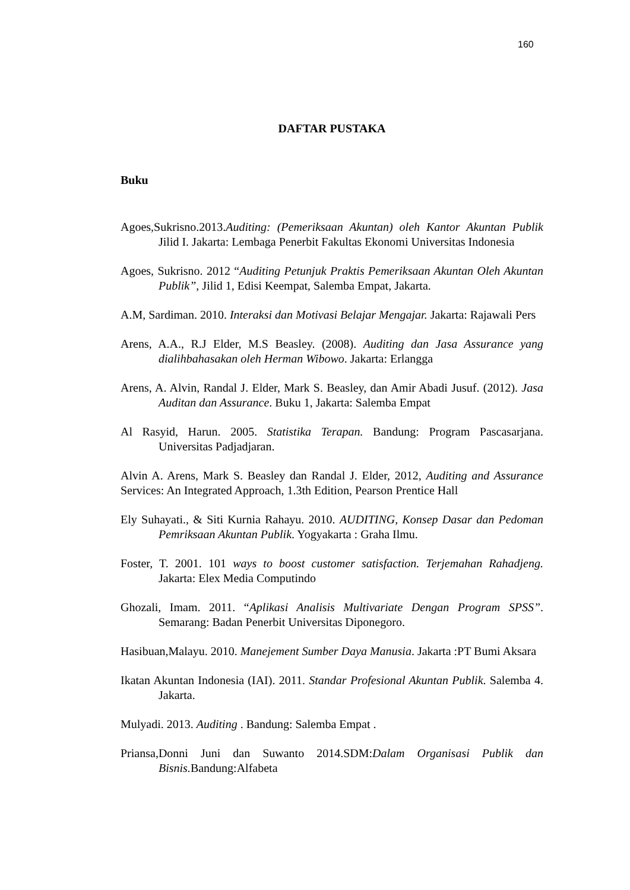160
DAFTAR PUSTAKA
Buku
Agoes,Sukrisno.2013.Auditing: (Pemeriksaan Akuntan) oleh Kantor Akuntan Publik Jilid I. Jakarta: Lembaga Penerbit Fakultas Ekonomi Universitas Indonesia
Agoes, Sukrisno. 2012 “Auditing Petunjuk Praktis Pemeriksaan Akuntan Oleh Akuntan Publik”, Jilid 1, Edisi Keempat, Salemba Empat, Jakarta.
A.M, Sardiman. 2010. Interaksi dan Motivasi Belajar Mengajar. Jakarta: Rajawali Pers
Arens, A.A., R.J Elder, M.S Beasley. (2008). Auditing dan Jasa Assurance yang dialihbahasakan oleh Herman Wibowo. Jakarta: Erlangga
Arens, A. Alvin, Randal J. Elder, Mark S. Beasley, dan Amir Abadi Jusuf. (2012). Jasa Auditan dan Assurance. Buku 1, Jakarta: Salemba Empat
Al Rasyid, Harun. 2005. Statistika Terapan. Bandung: Program Pascasarjana. Universitas Padjadjaran.
Alvin A. Arens, Mark S. Beasley dan Randal J. Elder, 2012, Auditing and Assurance Services: An Integrated Approach, 1.3th Edition, Pearson Prentice Hall
Ely Suhayati., & Siti Kurnia Rahayu. 2010. AUDITING, Konsep Dasar dan Pedoman Pemriksaan Akuntan Publik. Yogyakarta : Graha Ilmu.
Foster, T. 2001. 101 ways to boost customer satisfaction. Terjemahan Rahadjeng. Jakarta: Elex Media Computindo
Ghozali, Imam. 2011. “Aplikasi Analisis Multivariate Dengan Program SPSS”. Semarang: Badan Penerbit Universitas Diponegoro.
Hasibuan,Malayu. 2010. Manejement Sumber Daya Manusia. Jakarta :PT Bumi Aksara
Ikatan Akuntan Indonesia (IAI). 2011. Standar Profesional Akuntan Publik. Salemba 4. Jakarta.
Mulyadi. 2013. Auditing . Bandung: Salemba Empat .
Priansa,Donni Juni dan Suwanto 2014.SDM:Dalam Organisasi Publik dan Bisnis. Bandung:Alfabeta